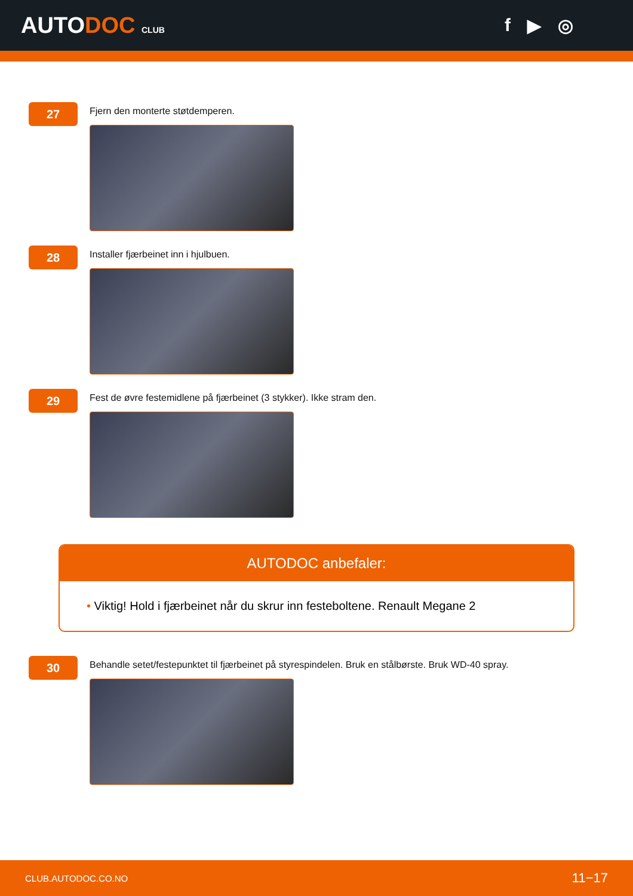AUTODOC CLUB
f ▶ ◎
27
Fjern den monterte støtdemperen.
28
Installer fjærbeinet inn i hjulbuen.
29
Fest de øvre festemidlene på fjærbeinet (3 stykker). Ikke stram den.
AUTODOC anbefaler:
• Viktig! Hold i fjærbeinet når du skrur inn festeboltene. Renault Megane 2
30
Behandle setet/festepunktet til fjærbeinet på styrespindelen. Bruk en stålbørste. Bruk WD-40 spray.
CLUB.AUTODOC.CO.NO 11−17